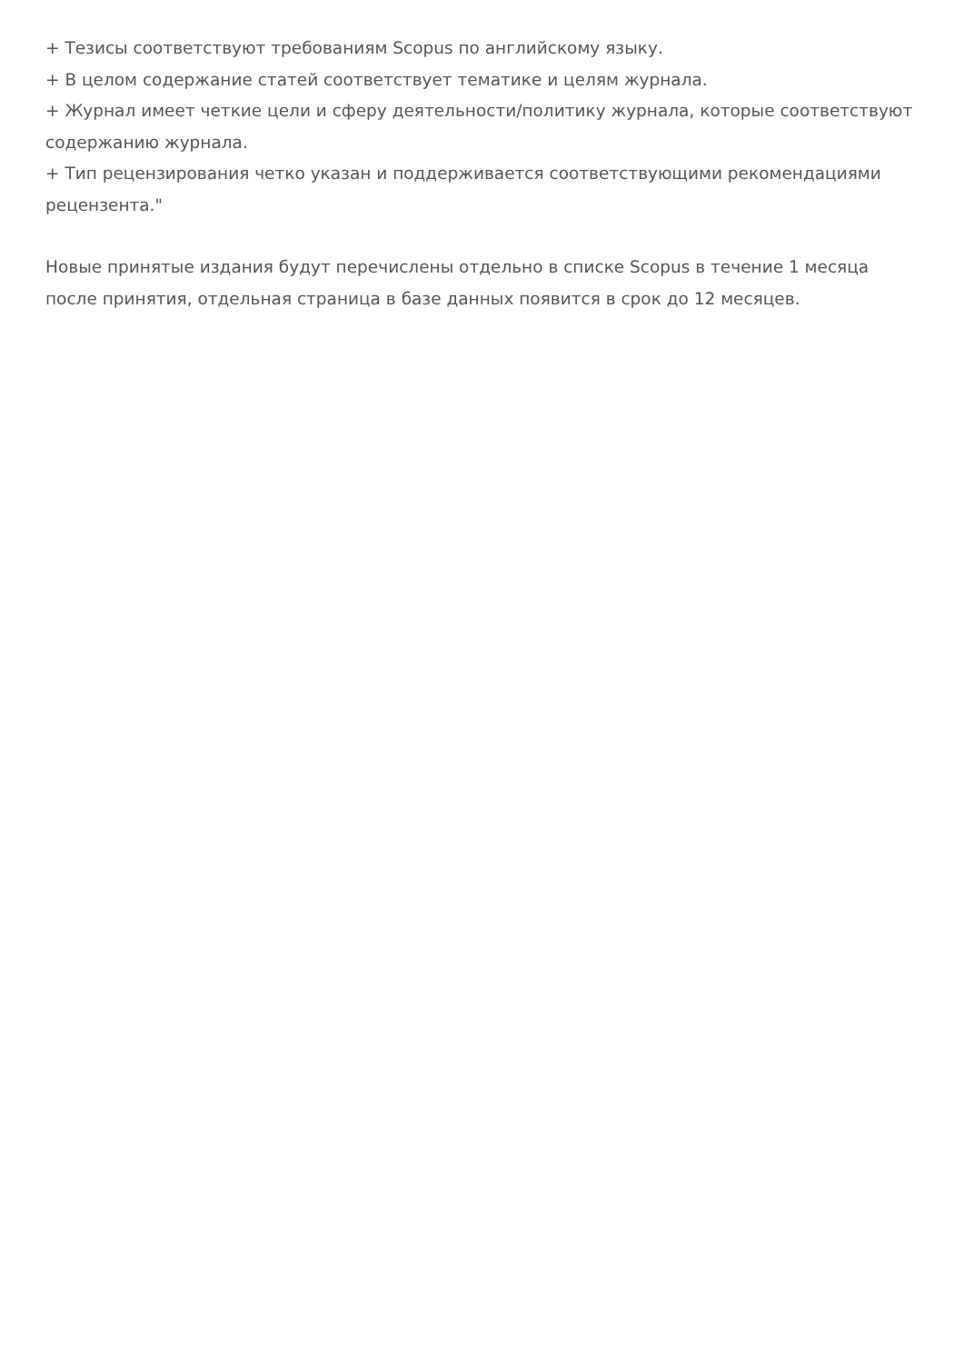+ Тезисы соответствуют требованиям Scopus по английскому языку.
+ В целом содержание статей соответствует тематике и целям журнала.
+ Журнал имеет четкие цели и сферу деятельности/политику журнала, которые соответствуют содержанию журнала.
+ Тип рецензирования четко указан и поддерживается соответствующими рекомендациями рецензента."
Новые принятые издания будут перечислены отдельно в списке Scopus в течение 1 месяца после принятия, отдельная страница в базе данных появится в срок до 12 месяцев.